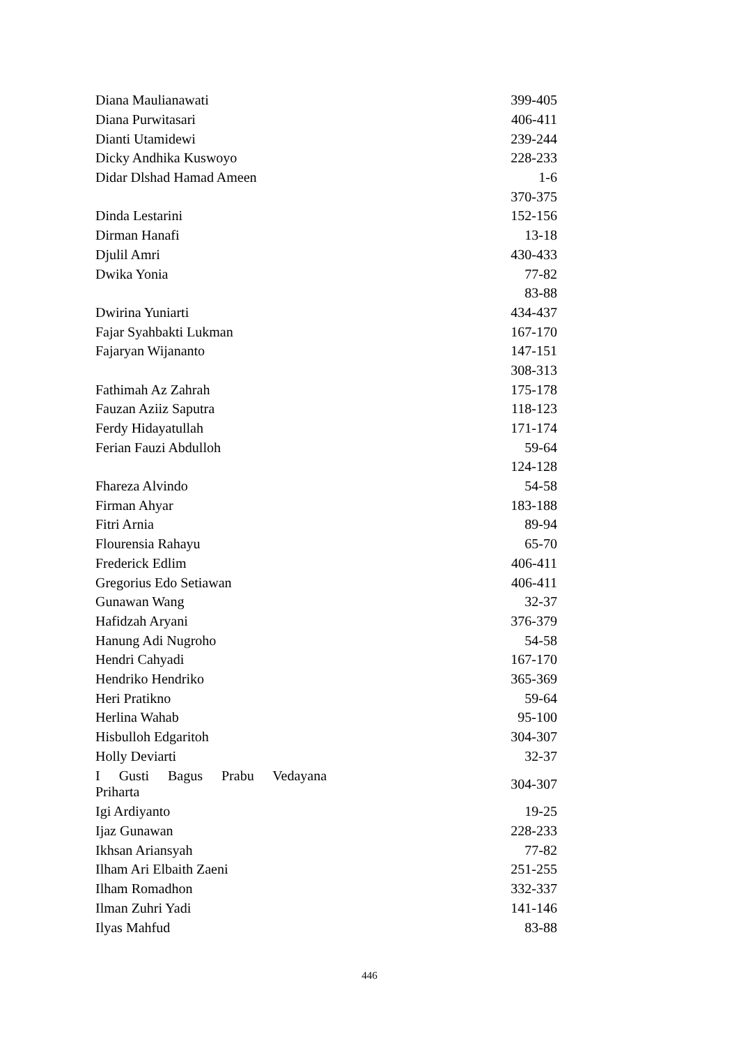| Diana Maulianawati | 399-405 |
| Diana Purwitasari | 406-411 |
| Dianti Utamidewi | 239-244 |
| Dicky Andhika Kuswoyo | 228-233 |
| Didar Dlshad Hamad Ameen | 1-6 |
| | 370-375 |
| Dinda Lestarini | 152-156 |
| Dirman Hanafi | 13-18 |
| Djulil Amri | 430-433 |
| Dwika Yonia | 77-82 |
| | 83-88 |
| Dwirina Yuniarti | 434-437 |
| Fajar Syahbakti Lukman | 167-170 |
| Fajaryan Wijananto | 147-151 |
| | 308-313 |
| Fathimah Az Zahrah | 175-178 |
| Fauzan Aziiz Saputra | 118-123 |
| Ferdy Hidayatullah | 171-174 |
| Ferian Fauzi Abdulloh | 59-64 |
| | 124-128 |
| Fhareza Alvindo | 54-58 |
| Firman Ahyar | 183-188 |
| Fitri Arnia | 89-94 |
| Flourensia Rahayu | 65-70 |
| Frederick Edlim | 406-411 |
| Gregorius Edo Setiawan | 406-411 |
| Gunawan Wang | 32-37 |
| Hafidzah Aryani | 376-379 |
| Hanung Adi Nugroho | 54-58 |
| Hendri Cahyadi | 167-170 |
| Hendriko Hendriko | 365-369 |
| Heri Pratikno | 59-64 |
| Herlina Wahab | 95-100 |
| Hisbulloh Edgaritoh | 304-307 |
| Holly Deviarti | 32-37 |
| I Gusti Bagus Prabu Vedayana Priharta | 304-307 |
| Igi Ardiyanto | 19-25 |
| Ijaz Gunawan | 228-233 |
| Ikhsan Ariansyah | 77-82 |
| Ilham Ari Elbaith Zaeni | 251-255 |
| Ilham Romadhon | 332-337 |
| Ilman Zuhri Yadi | 141-146 |
| Ilyas Mahfud | 83-88 |
446